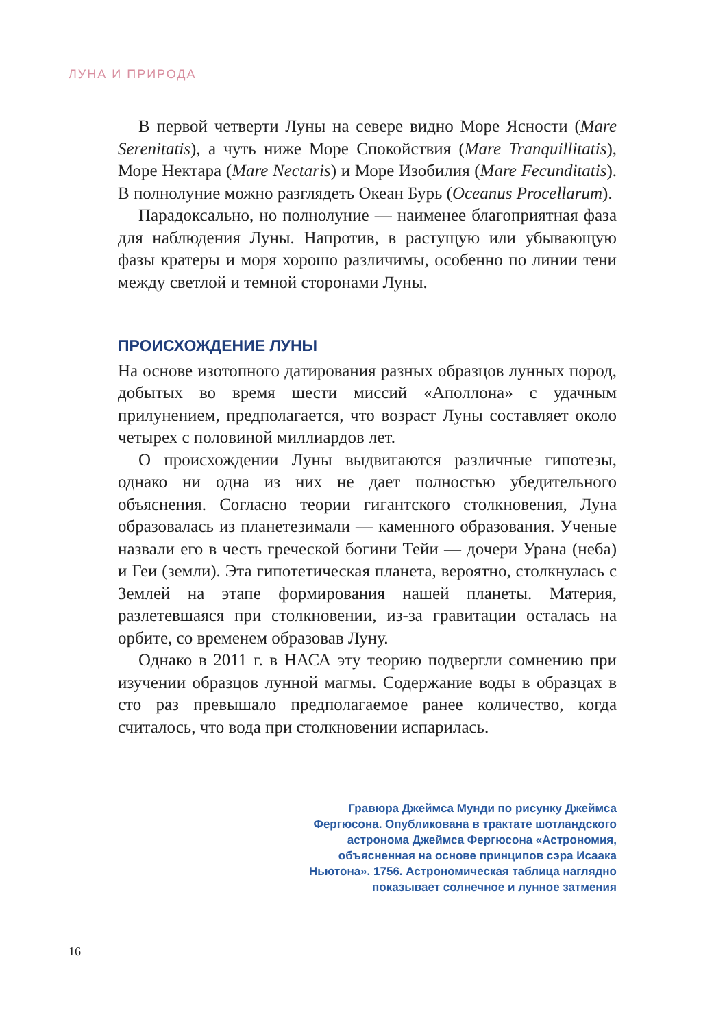ЛУНА И ПРИРОДА
В первой четверти Луны на севере видно Море Ясности (Mare Serenitatis), а чуть ниже Море Спокойствия (Mare Tranquillitatis), Море Нектара (Mare Nectaris) и Море Изобилия (Mare Fecunditatis). В полнолуние можно разглядеть Океан Бурь (Oceanus Procellarum).
Парадоксально, но полнолуние — наименее благоприятная фаза для наблюдения Луны. Напротив, в растущую или убывающую фазы кратеры и моря хорошо различимы, особенно по линии тени между светлой и темной сторонами Луны.
ПРОИСХОЖДЕНИЕ ЛУНЫ
На основе изотопного датирования разных образцов лунных пород, добытых во время шести миссий «Аполлона» с удачным прилунением, предполагается, что возраст Луны составляет около четырех с половиной миллиардов лет.
О происхождении Луны выдвигаются различные гипотезы, однако ни одна из них не дает полностью убедительного объяснения. Согласно теории гигантского столкновения, Луна образовалась из планетезимали — каменного образования. Ученые назвали его в честь греческой богини Тейи — дочери Урана (неба) и Геи (земли). Эта гипотетическая планета, вероятно, столкнулась с Землей на этапе формирования нашей планеты. Материя, разлетевшаяся при столкновении, из-за гравитации осталась на орбите, со временем образовав Луну.
Однако в 2011 г. в НАСА эту теорию подвергли сомнению при изучении образцов лунной магмы. Содержание воды в образцах в сто раз превышало предполагаемое ранее количество, когда считалось, что вода при столкновении испарилась.
Гравюра Джеймса Мунди по рисунку Джеймса Фергюсона. Опубликована в трактате шотландского астронома Джеймса Фергюсона «Астрономия, объясненная на основе принципов сэра Исаака Ньютона». 1756. Астрономическая таблица наглядно показывает солнечное и лунное затмения
16